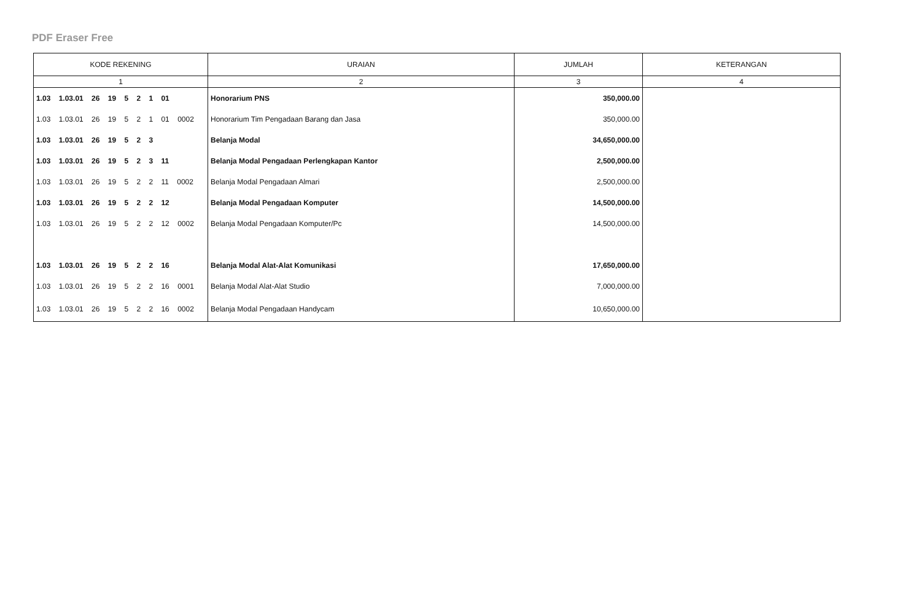PDF Eraser Free
| KODE REKENING | URAIAN | JUMLAH | KETERANGAN |
| --- | --- | --- | --- |
| 1 | 2 | 3 | 4 |
| 1.03 1.03.01 26 19 5 2 1 01 | Honorarium PNS | 350,000.00 | |
| 1.03 1.03.01 26 19 5 2 1 01 0002 | Honorarium Tim Pengadaan Barang dan Jasa | 350,000.00 | |
| 1.03 1.03.01 26 19 5 2 3 | Belanja Modal | 34,650,000.00 | |
| 1.03 1.03.01 26 19 5 2 3 11 | Belanja Modal Pengadaan Perlengkapan Kantor | 2,500,000.00 | |
| 1.03 1.03.01 26 19 5 2 2 11 0002 | Belanja Modal Pengadaan Almari | 2,500,000.00 | |
| 1.03 1.03.01 26 19 5 2 2 12 | Belanja Modal Pengadaan Komputer | 14,500,000.00 | |
| 1.03 1.03.01 26 19 5 2 2 12 0002 | Belanja Modal Pengadaan Komputer/Pc | 14,500,000.00 | |
| 1.03 1.03.01 26 19 5 2 2 16 | Belanja Modal Alat-Alat Komunikasi | 17,650,000.00 | |
| 1.03 1.03.01 26 19 5 2 2 16 0001 | Belanja Modal Alat-Alat Studio | 7,000,000.00 | |
| 1.03 1.03.01 26 19 5 2 2 16 0002 | Belanja Modal Pengadaan Handycam | 10,650,000.00 | |